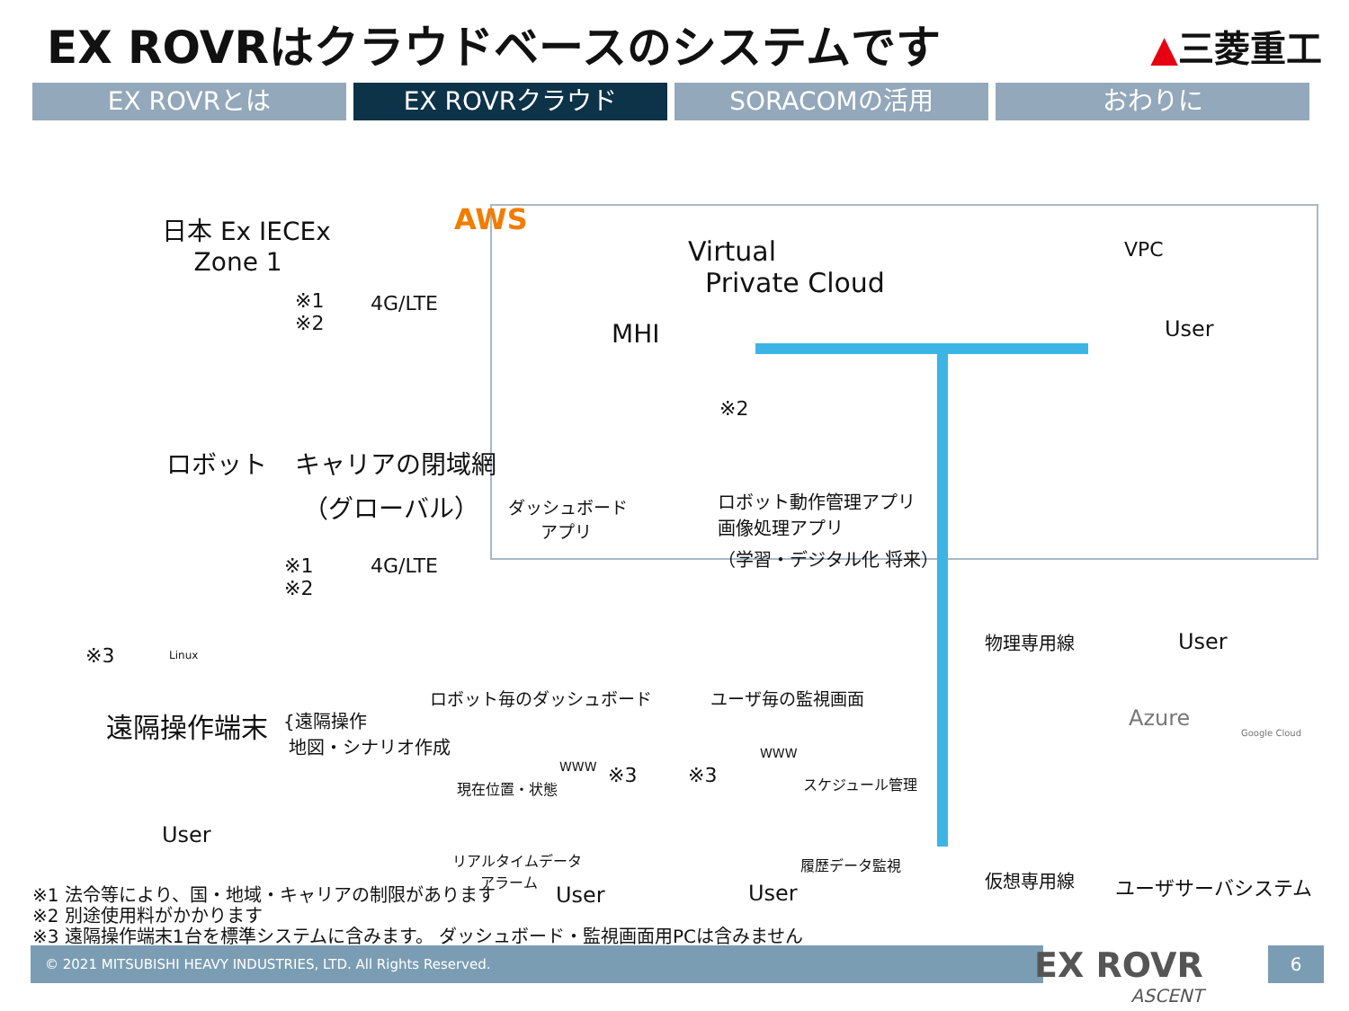EX ROVRはクラウドベースのシステムです
▲三菱重工
EX ROVRとは EX ROVRクラウド SORACOMの活用 おわりに
日本 Ex IECEx
Zone 1
※1
※2
4G/LTE
AWS
Virtual
Private Cloud
MHI
VPC
User
※2
ロボット
キャリアの閉域網
（グローバル）
ダッシュボード
アプリ
ロボット動作管理アプリ
画像処理アプリ
（学習・デジタル化 将来）
※1
※2
4G/LTE
※3 Linux
遠隔操作端末
{遠隔操作
地図・シナリオ作成
User
ロボット毎のダッシュボード ユーザ毎の監視画面
WWW
WWW
※3 ※3
現在位置・状態 スケジュール管理
リアルタイムデータ
アラーム
履歴データ監視
User User
物理専用線 User
Azure
Google Cloud
仮想専用線 ユーザサーバシステム
※1 法令等により、国・地域・キャリアの制限があります
※2 別途使用料がかかります
※3 遠隔操作端末1台を標準システムに含みます。 ダッシュボード・監視画面用PCは含みません
© 2021 MITSUBISHI HEAVY INDUSTRIES, LTD. All Rights Reserved.
EX ROVR
ASCENT
6